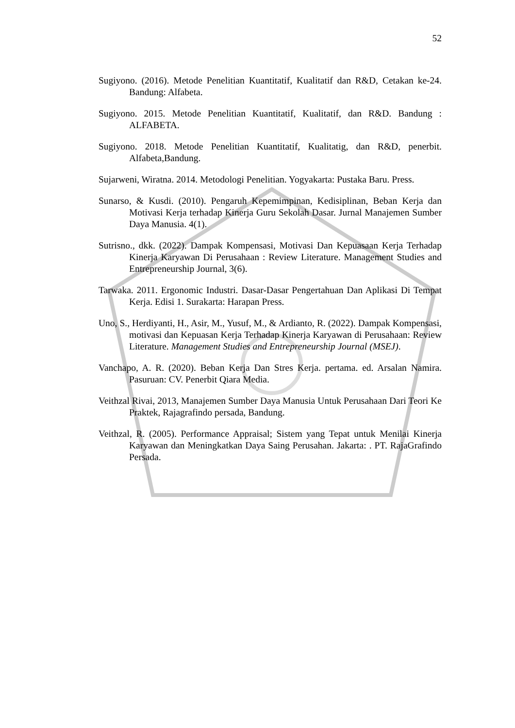52
Sugiyono. (2016). Metode Penelitian Kuantitatif, Kualitatif dan R&D, Cetakan ke-24. Bandung: Alfabeta.
Sugiyono. 2015. Metode Penelitian Kuantitatif, Kualitatif, dan R&D. Bandung : ALFABETA.
Sugiyono. 2018. Metode Penelitian Kuantitatif, Kualitatig, dan R&D, penerbit. Alfabeta,Bandung.
Sujarweni, Wiratna. 2014. Metodologi Penelitian. Yogyakarta: Pustaka Baru. Press.
Sunarso, & Kusdi. (2010). Pengaruh Kepemimpinan, Kedisiplinan, Beban Kerja dan Motivasi Kerja terhadap Kinerja Guru Sekolah Dasar. Jurnal Manajemen Sumber Daya Manusia. 4(1).
Sutrisno., dkk. (2022). Dampak Kompensasi, Motivasi Dan Kepuasaan Kerja Terhadap Kinerja Karyawan Di Perusahaan : Review Literature. Management Studies and Entrepreneurship Journal, 3(6).
Tarwaka. 2011. Ergonomic Industri. Dasar-Dasar Pengertahuan Dan Aplikasi Di Tempat Kerja. Edisi 1. Surakarta: Harapan Press.
Uno, S., Herdiyanti, H., Asir, M., Yusuf, M., & Ardianto, R. (2022). Dampak Kompensasi, motivasi dan Kepuasan Kerja Terhadap Kinerja Karyawan di Perusahaan: Review Literature. Management Studies and Entrepreneurship Journal (MSEJ).
Vanchapo, A. R. (2020). Beban Kerja Dan Stres Kerja. pertama. ed. Arsalan Namira. Pasuruan: CV. Penerbit Qiara Media.
Veithzal Rivai, 2013, Manajemen Sumber Daya Manusia Untuk Perusahaan Dari Teori Ke Praktek, Rajagrafindo persada, Bandung.
Veithzal, R. (2005). Performance Appraisal; Sistem yang Tepat untuk Menilai Kinerja Karyawan dan Meningkatkan Daya Saing Perusahan. Jakarta: . PT. RajaGrafindo Persada.